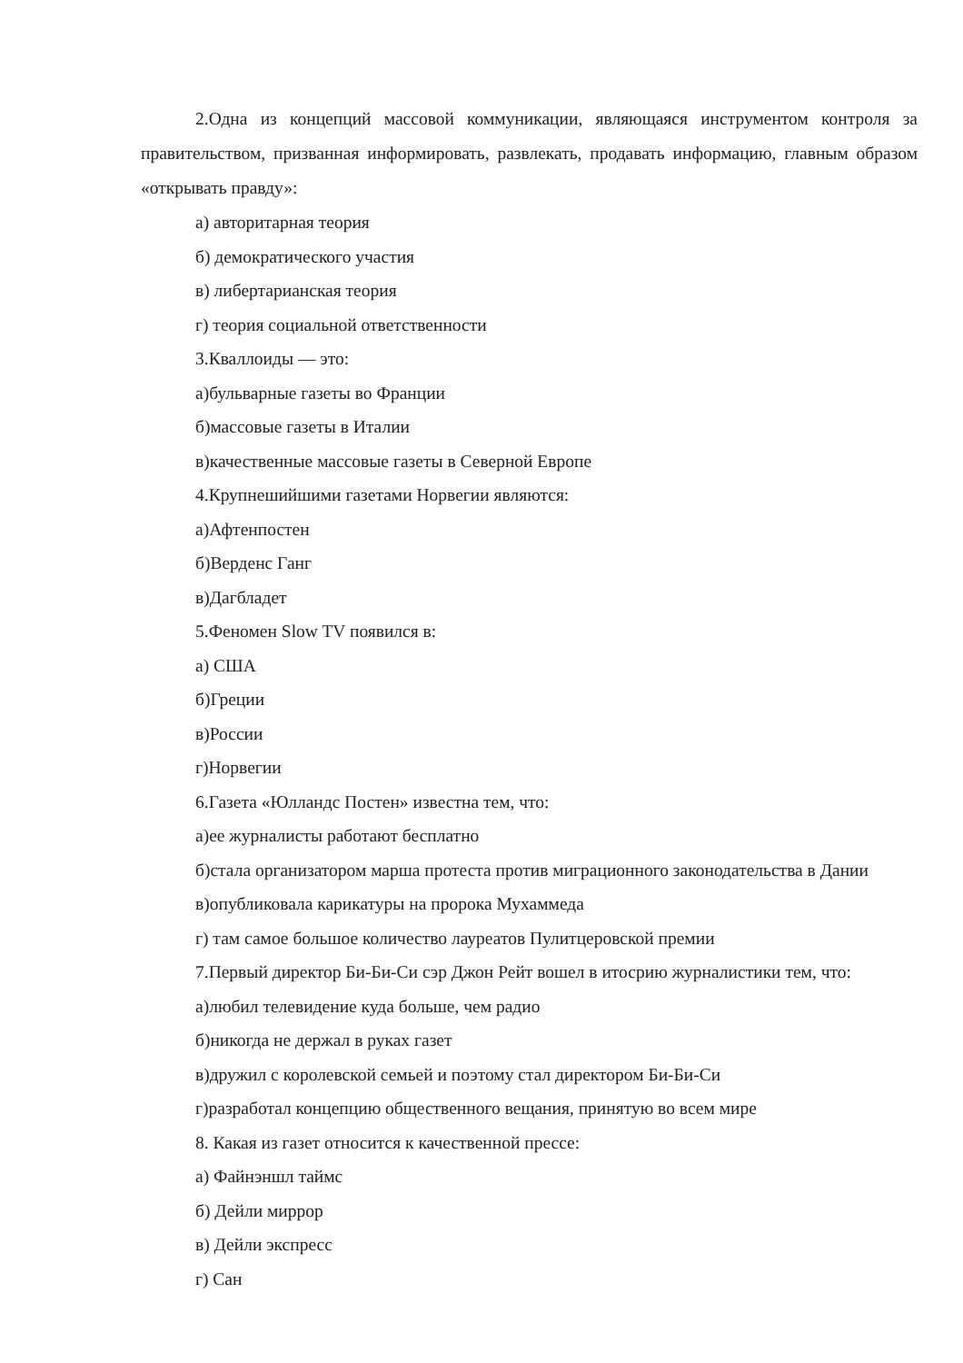2.Одна из концепций массовой коммуникации, являющаяся инструментом контроля за правительством, призванная информировать, развлекать, продавать информацию, главным образом «открывать правду»:
а) авторитарная теория
б) демократического участия
в) либертарианская теория
г) теория социальной ответственности
3.Кваллоиды — это:
а)бульварные газеты во Франции
б)массовые газеты в Италии
в)качественные массовые газеты в Северной Европе
4.Крупнешийшими газетами Норвегии являются:
а)Афтенпостен
б)Верденс Ганг
в)Дагбладет
5.Феномен Slow TV появился в:
а) США
б)Греции
в)России
г)Норвегии
6.Газета «Юлландс Постен» известна тем, что:
а)ее журналисты работают бесплатно
б)стала организатором марша протеста против миграционного законодательства в Дании
в)опубликовала карикатуры на пророка Мухаммеда
г) там самое большое количество лауреатов Пулитцеровской премии
7.Первый директор Би-Би-Си сэр Джон Рейт вошел в итосрию журналистики тем, что:
а)любил телевидение куда больше, чем радио
б)никогда не держал в руках газет
в)дружил с королевской семьей и поэтому стал директором Би-Би-Си
г)разработал концепцию общественного вещания, принятую во всем мире
8. Какая из газет относится к качественной прессе:
а) Файнэншл таймс
б) Дейли миррор
в) Дейли экспресс
г) Сан